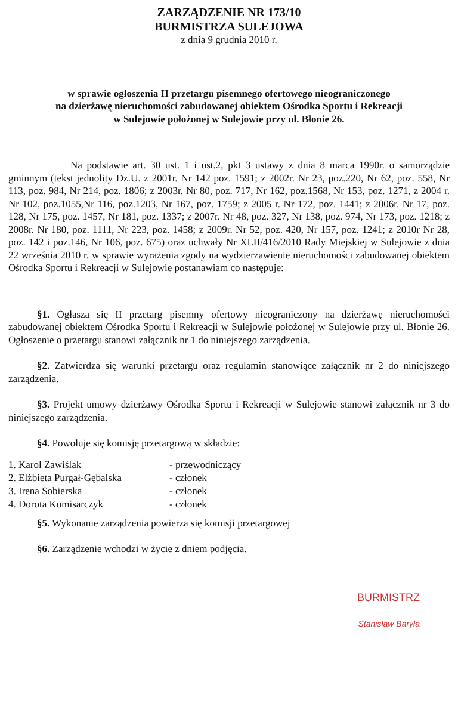ZARZĄDZENIE NR 173/10
BURMISTRZA SULEJOWA
z dnia 9 grudnia 2010 r.
w sprawie ogłoszenia II przetargu pisemnego ofertowego nieograniczonego
na dzierżawę nieruchomości zabudowanej obiektem Ośrodka Sportu i Rekreacji
w Sulejowie położonej w Sulejowie przy ul. Błonie 26.
Na podstawie art. 30 ust. 1 i ust.2, pkt 3 ustawy z dnia 8 marca 1990r. o samorządzie gminnym (tekst jednolity Dz.U. z 2001r. Nr 142 poz. 1591; z 2002r. Nr 23, poz.220, Nr 62, poz. 558, Nr 113, poz. 984, Nr 214, poz. 1806; z 2003r. Nr 80, poz. 717, Nr 162, poz.1568, Nr 153, poz. 1271, z 2004 r. Nr 102, poz.1055,Nr 116, poz.1203, Nr 167, poz. 1759; z 2005 r. Nr 172, poz. 1441; z 2006r. Nr 17, poz. 128, Nr 175, poz. 1457, Nr 181, poz. 1337; z 2007r. Nr 48, poz. 327, Nr 138, poz. 974, Nr 173, poz. 1218; z 2008r. Nr 180, poz. 1111, Nr 223, poz. 1458; z 2009r. Nr 52, poz. 420, Nr 157, poz. 1241; z 2010r Nr 28, poz. 142 i poz.146, Nr 106, poz. 675) oraz uchwały Nr XLII/416/2010 Rady Miejskiej w Sulejowie z dnia 22 września 2010 r. w sprawie wyrażenia zgody na wydzierżawienie nieruchomości zabudowanej obiektem Ośrodka Sportu i Rekreacji w Sulejowie postanawiam co następuje:
§1. Ogłasza się II przetarg pisemny ofertowy nieograniczony na dzierżawę nieruchomości zabudowanej obiektem Ośrodka Sportu i Rekreacji w Sulejowie położonej w Sulejowie przy ul. Błonie 26. Ogłoszenie o przetargu stanowi załącznik nr 1 do niniejszego zarządzenia.
§2. Zatwierdza się warunki przetargu oraz regulamin stanowiące załącznik nr 2 do niniejszego zarządzenia.
§3. Projekt umowy dzierżawy Ośrodka Sportu i Rekreacji w Sulejowie stanowi załącznik nr 3 do niniejszego zarządzenia.
§4. Powołuje się komisję przetargową w składzie:
| 1. Karol Zawiślak | - przewodniczący |
| 2. Elżbieta Purgał-Gębalska | - członek |
| 3. Irena Sobierska | - członek |
| 4. Dorota Komisarczyk | - członek |
§5. Wykonanie zarządzenia powierza się komisji przetargowej
§6. Zarządzenie wchodzi w życie z dniem podjęcia.
BURMISTRZ
Stanisław Baryła